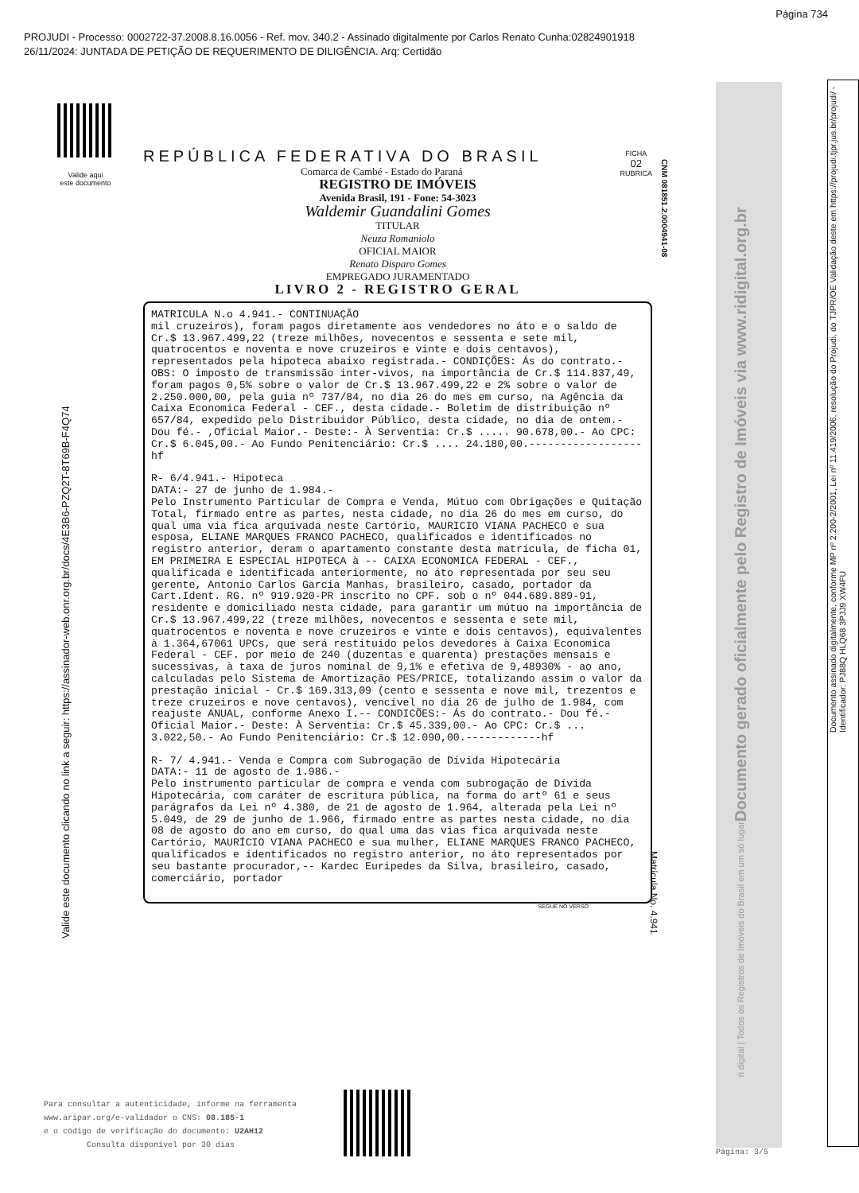Página 734
PROJUDI - Processo: 0002722-37.2008.8.16.0056 - Ref. mov. 340.2 - Assinado digitalmente por Carlos Renato Cunha:02824901918
26/11/2024: JUNTADA DE PETIÇÃO DE REQUERIMENTO DE DILIGÊNCIA. Arq: Certidão
Valide aqui
este documento
Valide este documento clicando no link a seguir: https://assinador-web.onr.org.br/docs/4E3B6-PZQ2T-8T69B-F4Q74
REPÚBLICA FEDERATIVA DO BRASIL
FICHA
02
RUBRICA
Comarca de Cambé - Estado do Paraná
REGISTRO DE IMÓVEIS
Avenida Brasil, 191 - Fone: 54-3023
Waldemir Guandalini Gomes
TITULAR
Neuza Romaniolo
OFICIAL MAIOR
Renato Disparo Gomes
EMPREGADO JURAMENTADO
LIVRO 2 - REGISTRO GERAL
MATRICULA N.o 4.941.- CONTINUAÇÃO
mil cruzeiros), foram pagos diretamente aos vendedores no áto e o saldo de Cr.$ 13.967.499,22 (treze milhões, novecentos e sessenta e sete mil, quatrocentos e noventa e nove cruzeiros e vinte e dois centavos), representados pela hipoteca abaixo registrada.- CONDIÇÕES: Ás do contrato.- OBS: O imposto de transmissão inter-vivos, na importância de Cr.$ 114.837,49, foram pagos 0,5% sobre o valor de Cr.$ 13.967.499,22 e 2% sobre o valor de 2.250.000,00, pela guia nº 737/84, no dia 26 do mes em curso, na Agência da Caixa Economica Federal - CEF., desta cidade.- Boletim de distribuição nº 657/84, expedido pelo Distribuidor Público, desta cidade, no dia de ontem.- Dou fé.- ,Oficial Maior.- Deste:- À Serventia: Cr.$ ..... 90.678,00.- Ao CPC: Cr.$ 6.045,00.- Ao Fundo Penitenciário: Cr.$ .... 24.180,00.------------------hf
R- 6/4.941.- Hipoteca
DATA:- 27 de junho de 1.984.-
Pelo Instrumento Particular de Compra e Venda, Mútuo com Obrigações e Quitação Total, firmado entre as partes, nesta cidade, no dia 26 do mes em curso, do qual uma via fica arquivada neste Cartório, MAURICIO VIANA PACHECO e sua esposa, ELIANE MARQUES FRANCO PACHECO, qualificados e identificados no registro anterior, deram o apartamento constante desta matrícula, de ficha 01, EM PRIMEIRA E ESPECIAL HIPOTECA à -- CAIXA ECONOMICA FEDERAL - CEF., qualificada e identificada anteriormente, no áto representada por seu seu gerente, Antonio Carlos Garcia Manhas, brasileiro, casado, portador da Cart.Ident. RG. nº 919.920-PR inscrito no CPF. sob o nº 044.689.889-91, residente e domiciliado nesta cidade, para garantir um mútuo na importância de Cr.$ 13.967.499,22 (treze milhões, novecentos e sessenta e sete mil, quatrocentos e noventa e nove cruzeiros e vinte e dois centavos), equivalentes à 1.364,67061 UPCs, que será restituido pelos devedores à Caixa Economica Federal - CEF. por meio de 240 (duzentas e quarenta) prestações mensais e sucessivas, à taxa de juros nominal de 9,1% e efetiva de 9,48930% - ao ano, calculadas pelo Sistema de Amortização PES/PRICE, totalizando assim o valor da prestação inicial - Cr.$ 169.313,09 (cento e sessenta e nove mil, trezentos e treze cruzeiros e nove centavos), vencível no dia 26 de julho de 1.984, com reajuste ANUAL, conforme Anexo I.-- CONDICÕES:- Ás do contrato.- Dou fé.- Oficial Maior.- Deste: À Serventia: Cr.$ 45.339,00.- Ao CPC: Cr.$ ... 3.022,50.- Ao Fundo Penitenciário: Cr.$ 12.090,00.------------hf
R- 7/ 4.941.- Venda e Compra com Subrogação de Dívida Hipotecária
DATA:- 11 de agosto de 1.986.-
Pelo instrumento particular de compra e venda com subrogação de Dívida Hipotecária, com caráter de escritura pública, na forma do artº 61 e seus parágrafos da Lei nº 4.380, de 21 de agosto de 1.964, alterada pela Lei nº 5.049, de 29 de junho de 1.966, firmado entre as partes nesta cidade, no dia 08 de agosto do ano em curso, do qual uma das vias fica arquivada neste Cartório, MAURÍCIO VIANA PACHECO e sua mulher, ELIANE MARQUES FRANCO PACHECO, qualificados e identificados no registro anterior, no áto representados por seu bastante procurador,-- Kardec Euripedes da Silva, brasileiro, casado, comerciário, portador
SEGUE NO VERSO
CNM 081851.2.0004941-08
Matrícula No. 4.941
Documento gerado oficialmente pelo Registro de Imóveis via www.ridigital.org.br
ri digital | Todos os Registros de Imóveis do Brasil em um só lugar
Documento assinado digitalmente, conforme MP nº 2.200-2/2001, Lei nº 11.419/2006, resolução do Projudi, do TJPR/OE Validação deste em https://projudi.tjpr.jus.br/projudi/ - Identificador: PJ88Q HLQ68 3PJJ9 XW4FU
Para consultar a autenticidade, informe na ferramenta
www.aripar.org/e-validador o CNS: 08.185-1
e o código de verificação do documento: U2AH12
Consulta disponível por 30 dias
Página: 3/5